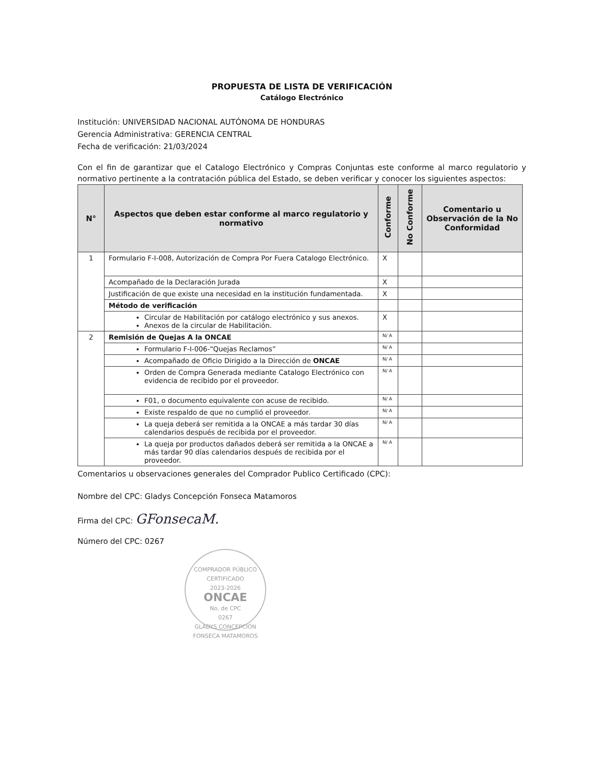PROPUESTA DE LISTA DE VERIFICACIÓN
Catálogo Electrónico
Institución: UNIVERSIDAD NACIONAL AUTÓNOMA DE HONDURAS
Gerencia Administrativa: GERENCIA CENTRAL
Fecha de verificación: 21/03/2024
Con el fin de garantizar que el Catalogo Electrónico y Compras Conjuntas este conforme al marco regulatorio y normativo pertinente a la contratación pública del Estado, se deben verificar y conocer los siguientes aspectos:
| N° | Aspectos que deben estar conforme al marco regulatorio y normativo | Conforme | No Conforme | Comentario u Observación de la No Conformidad |
| --- | --- | --- | --- | --- |
| 1 | Formulario F-I-008, Autorización de Compra Por Fuera Catalogo Electrónico. | X | | |
| | Acompañado de la Declaración Jurada | X | | |
| | Justificación de que existe una necesidad en la institución fundamentada. | X | | |
| | Método de verificación | | | |
| | Circular de Habilitación por catálogo electrónico y sus anexos. Anexos de la circular de Habilitación. | X | | |
| 2 | Remisión de Quejas A la ONCAE | N/ A | | |
| | Formulario F-I-006-“Quejas Reclamos” | N/ A | | |
| | Acompañado de Oficio Dirigido a la Dirección de ONCAE | N/ A | | |
| | Orden de Compra Generada mediante Catalogo Electrónico con evidencia de recibido por el proveedor. | N/ A | | |
| | F01, o documento equivalente con acuse de recibido. | N/ A | | |
| | Existe respaldo de que no cumplió el proveedor. | N/ A | | |
| | La queja deberá ser remitida a la ONCAE a más tardar 30 días calendarios después de recibida por el proveedor. | N/ A | | |
| | La queja por productos dañados deberá ser remitida a la ONCAE a más tardar 90 días calendarios después de recibida por el proveedor. | N/ A | | |
Comentarios u observaciones generales del Comprador Publico Certificado (CPC):
Nombre del CPC: Gladys Concepción Fonseca Matamoros
Firma del CPC: GFonsecaM.
Número del CPC: 0267
COMPRADOR PÚBLICO CERTIFICADO
2023-2026
ONCAE
No. de CPC
0267
GLADYS CONCEPCIÓN FONSECA MATAMOROS